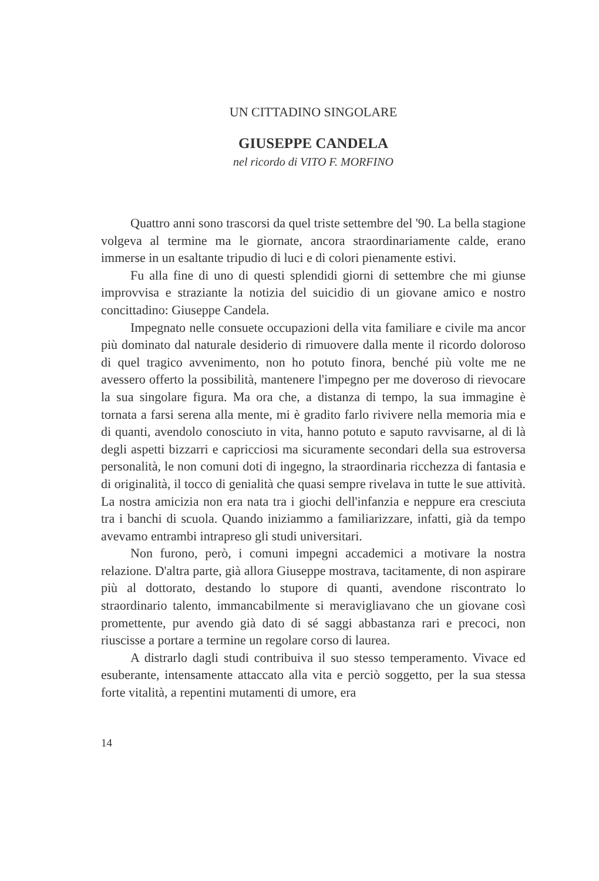UN CITTADINO SINGOLARE
GIUSEPPE CANDELA
nel ricordo di VITO F. MORFINO
Quattro anni sono trascorsi da quel triste settembre del '90. La bella stagione volgeva al termine ma le giornate, ancora straordinariamente calde, erano immerse in un esaltante tripudio di luci e di colori pienamente estivi.
Fu alla fine di uno di questi splendidi giorni di settembre che mi giunse improvvisa e straziante la notizia del suicidio di un giovane amico e nostro concittadino: Giuseppe Candela.
Impegnato nelle consuete occupazioni della vita familiare e civile ma ancor più dominato dal naturale desiderio di rimuovere dalla mente il ricordo doloroso di quel tragico avvenimento, non ho potuto finora, benché più volte me ne avessero offerto la possibilità, mantenere l'impegno per me doveroso di rievocare la sua singolare figura. Ma ora che, a distanza di tempo, la sua immagine è tornata a farsi serena alla mente, mi è gradito farlo rivivere nella memoria mia e di quanti, avendolo conosciuto in vita, hanno potuto e saputo ravvisarne, al di là degli aspetti bizzarri e capricciosi ma sicuramente secondari della sua estroversa personalità, le non comuni doti di ingegno, la straordinaria ricchezza di fantasia e di originalità, il tocco di genialità che quasi sempre rivelava in tutte le sue attività. La nostra amicizia non era nata tra i giochi dell'infanzia e neppure era cresciuta tra i banchi di scuola. Quando iniziammo a familiarizzare, infatti, già da tempo avevamo entrambi intrapreso gli studi universitari.
Non furono, però, i comuni impegni accademici a motivare la nostra relazione. D'altra parte, già allora Giuseppe mostrava, tacitamente, di non aspirare più al dottorato, destando lo stupore di quanti, avendone riscontrato lo straordinario talento, immancabilmente si meravigliavano che un giovane così promettente, pur avendo già dato di sé saggi abbastanza rari e precoci, non riuscisse a portare a termine un regolare corso di laurea.
A distrarlo dagli studi contribuiva il suo stesso temperamento. Vivace ed esuberante, intensamente attaccato alla vita e perciò soggetto, per la sua stessa forte vitalità, a repentini mutamenti di umore, era
14